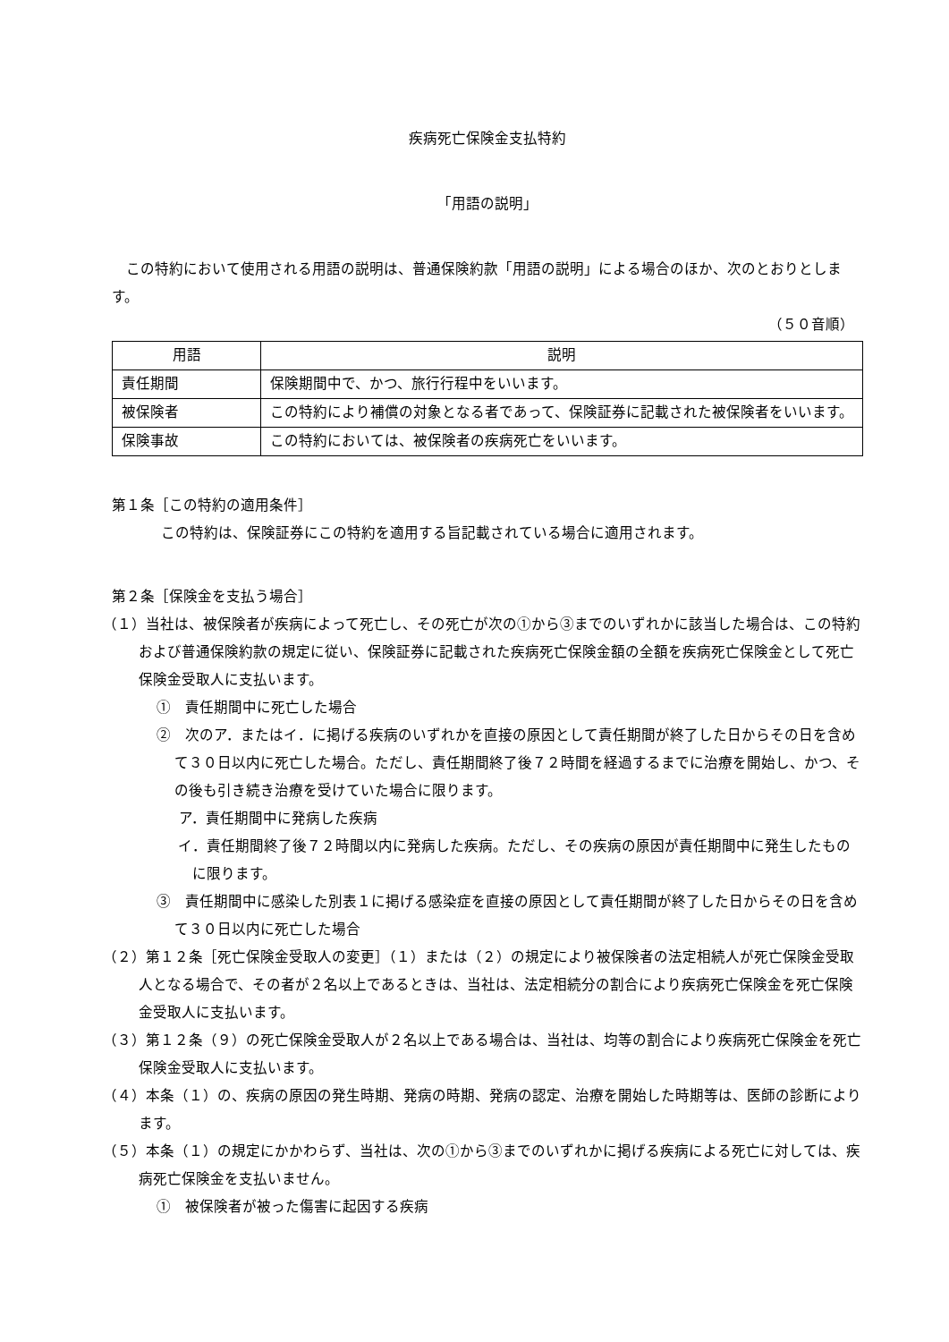疾病死亡保険金支払特約
「用語の説明」
この特約において使用される用語の説明は、普通保険約款「用語の説明」による場合のほか、次のとおりとします。
（５０音順）
| 用語 | 説明 |
| --- | --- |
| 責任期間 | 保険期間中で、かつ、旅行行程中をいいます。 |
| 被保険者 | この特約により補償の対象となる者であって、保険証券に記載された被保険者をいいます。 |
| 保険事故 | この特約においては、被保険者の疾病死亡をいいます。 |
第１条［この特約の適用条件］
この特約は、保険証券にこの特約を適用する旨記載されている場合に適用されます。
第２条［保険金を支払う場合］
（１）当社は、被保険者が疾病によって死亡し、その死亡が次の①から③までのいずれかに該当した場合は、この特約および普通保険約款の規定に従い、保険証券に記載された疾病死亡保険金額の全額を疾病死亡保険金として死亡保険金受取人に支払います。
①　責任期間中に死亡した場合
②　次のア．またはイ．に掲げる疾病のいずれかを直接の原因として責任期間が終了した日からその日を含めて３０日以内に死亡した場合。ただし、責任期間終了後７２時間を経過するまでに治療を開始し、かつ、その後も引き続き治療を受けていた場合に限ります。
ア．責任期間中に発病した疾病
イ．責任期間終了後７２時間以内に発病した疾病。ただし、その疾病の原因が責任期間中に発生したものに限ります。
③　責任期間中に感染した別表１に掲げる感染症を直接の原因として責任期間が終了した日からその日を含めて３０日以内に死亡した場合
（２）第１２条［死亡保険金受取人の変更］（１）または（２）の規定により被保険者の法定相続人が死亡保険金受取人となる場合で、その者が２名以上であるときは、当社は、法定相続分の割合により疾病死亡保険金を死亡保険金受取人に支払います。
（３）第１２条（９）の死亡保険金受取人が２名以上である場合は、当社は、均等の割合により疾病死亡保険金を死亡保険金受取人に支払います。
（４）本条（１）の、疾病の原因の発生時期、発病の時期、発病の認定、治療を開始した時期等は、医師の診断によります。
（５）本条（１）の規定にかかわらず、当社は、次の①から③までのいずれかに掲げる疾病による死亡に対しては、疾病死亡保険金を支払いません。
①　被保険者が被った傷害に起因する疾病